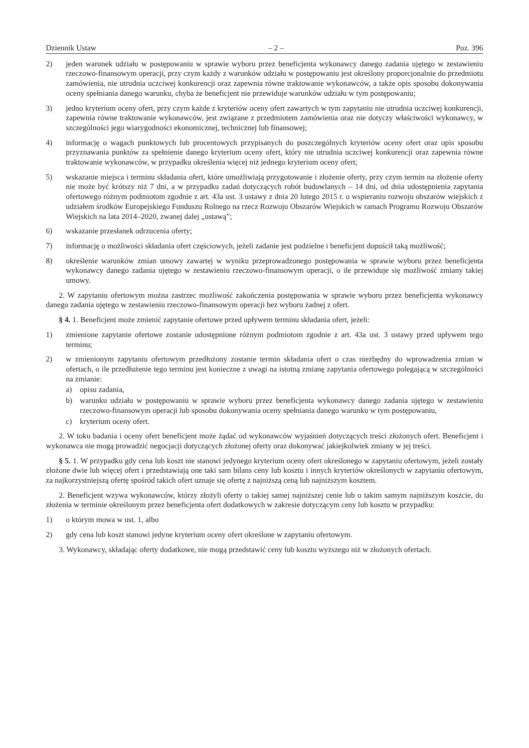Dziennik Ustaw – 2 – Poz. 396
2) jeden warunek udziału w postępowaniu w sprawie wyboru przez beneficjenta wykonawcy danego zadania ujętego w zestawieniu rzeczowo-finansowym operacji, przy czym każdy z warunków udziału w postępowaniu jest określony proporcjonalnie do przedmiotu zamówienia, nie utrudnia uczciwej konkurencji oraz zapewnia równe traktowanie wykonawców, a także opis sposobu dokonywania oceny spełniania danego warunku, chyba że beneficjent nie przewiduje warunków udziału w tym postępowaniu;
3) jedno kryterium oceny ofert, przy czym każde z kryteriów oceny ofert zawartych w tym zapytaniu nie utrudnia uczciwej konkurencji, zapewnia równe traktowanie wykonawców, jest związane z przedmiotem zamówienia oraz nie dotyczy właściwości wykonawcy, w szczególności jego wiarygodności ekonomicznej, technicznej lub finansowej;
4) informację o wagach punktowych lub procentowych przypisanych do poszczególnych kryteriów oceny ofert oraz opis sposobu przyznawania punktów za spełnienie danego kryterium oceny ofert, który nie utrudnia uczciwej konkurencji oraz zapewnia równe traktowanie wykonawców, w przypadku określenia więcej niż jednego kryterium oceny ofert;
5) wskazanie miejsca i terminu składania ofert, które umożliwiają przygotowanie i złożenie oferty, przy czym termin na złożenie oferty nie może być krótszy niż 7 dni, a w przypadku zadań dotyczących robót budowlanych – 14 dni, od dnia udostępnienia zapytania ofertowego różnym podmiotom zgodnie z art. 43a ust. 3 ustawy z dnia 20 lutego 2015 r. o wspieraniu rozwoju obszarów wiejskich z udziałem środków Europejskiego Funduszu Rolnego na rzecz Rozwoju Obszarów Wiejskich w ramach Programu Rozwoju Obszarów Wiejskich na lata 2014–2020, zwanej dalej „ustawą”;
6) wskazanie przesłanek odrzucenia oferty;
7) informację o możliwości składania ofert częściowych, jeżeli zadanie jest podzielne i beneficjent dopuścił taką możliwość;
8) określenie warunków zmian umowy zawartej w wyniku przeprowadzonego postępowania w sprawie wyboru przez beneficjenta wykonawcy danego zadania ujętego w zestawieniu rzeczowo-finansowym operacji, o ile przewiduje się możliwość zmiany takiej umowy.
2. W zapytaniu ofertowym można zastrzec możliwość zakończenia postępowania w sprawie wyboru przez beneficjenta wykonawcy danego zadania ujętego w zestawieniu rzeczowo-finansowym operacji bez wyboru żadnej z ofert.
§ 4. 1. Beneficjent może zmienić zapytanie ofertowe przed upływem terminu składania ofert, jeżeli:
1) zmienione zapytanie ofertowe zostanie udostępnione różnym podmiotom zgodnie z art. 43a ust. 3 ustawy przed upływem tego terminu;
2) w zmienionym zapytaniu ofertowym przedłużony zostanie termin składania ofert o czas niezbędny do wprowadzenia zmian w ofertach, o ile przedłużenie tego terminu jest konieczne z uwagi na istotną zmianę zapytania ofertowego polegającą w szczególności na zmianie:
a) opisu zadania,
b) warunku udziału w postępowaniu w sprawie wyboru przez beneficjenta wykonawcy danego zadania ujętego w zestawieniu rzeczowo-finansowym operacji lub sposobu dokonywania oceny spełniania danego warunku w tym postępowaniu,
c) kryterium oceny ofert.
2. W toku badania i oceny ofert beneficjent może żądać od wykonawców wyjaśnień dotyczących treści złożonych ofert. Beneficjent i wykonawca nie mogą prowadzić negocjacji dotyczących złożonej oferty oraz dokonywać jakiejkolwiek zmiany w jej treści.
§ 5. 1. W przypadku gdy cena lub koszt nie stanowi jedynego kryterium oceny ofert określonego w zapytaniu ofertowym, jeżeli zostały złożone dwie lub więcej ofert i przedstawiają one taki sam bilans ceny lub kosztu i innych kryteriów określonych w zapytaniu ofertowym, za najkorzystniejszą ofertę spośród takich ofert uznaje się ofertę z najniższą ceną lub najniższym kosztem.
2. Beneficjent wzywa wykonawców, którzy złożyli oferty o takiej samej najniższej cenie lub o takim samym najniższym koszcie, do złożenia w terminie określonym przez beneficjenta ofert dodatkowych w zakresie dotyczącym ceny lub kosztu w przypadku:
1) o którym mowa w ust. 1, albo
2) gdy cena lub koszt stanowi jedyne kryterium oceny ofert określone w zapytaniu ofertowym.
3. Wykonawcy, składając oferty dodatkowe, nie mogą przedstawić ceny lub kosztu wyższego niż w złożonych ofertach.